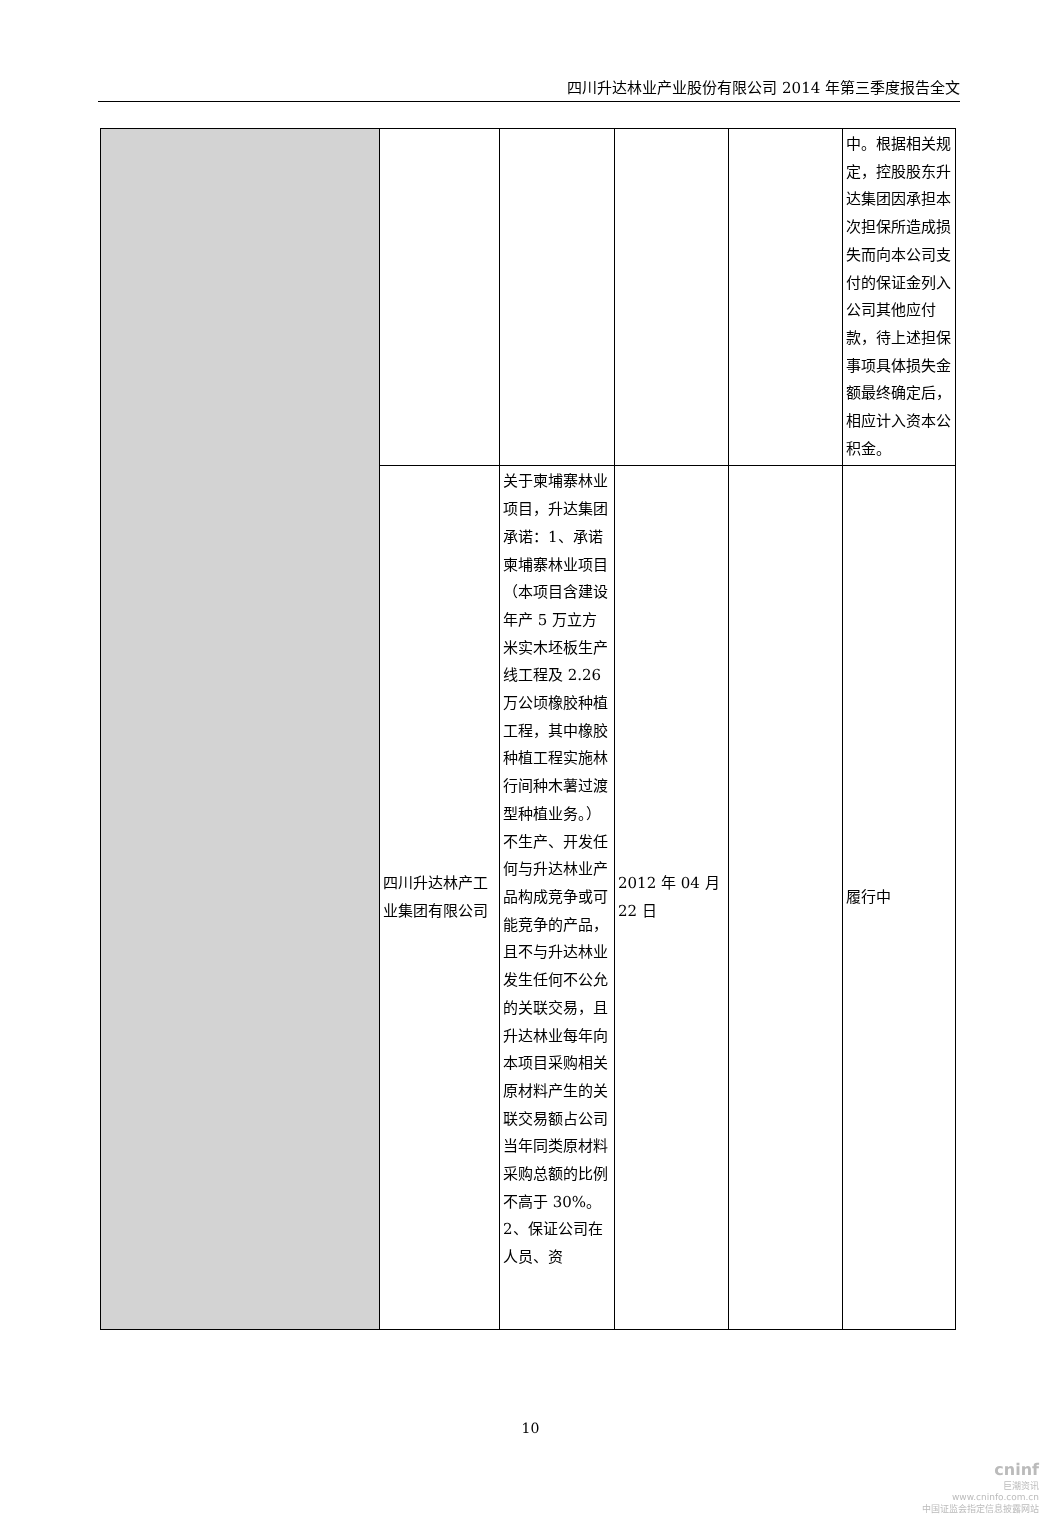四川升达林业产业股份有限公司 2014 年第三季度报告全文
| | | | | | 中。根据相关规定，控股股东升达集团因承担本次担保所造成损失而向本公司支付的保证金列入公司其他应付款，待上述担保事项具体损失金额最终确定后，相应计入资本公积金。 |
| | 四川升达林产工业集团有限公司 | 关于柬埔寨林业项目，升达集团承诺：1、承诺柬埔寨林业项目（本项目含建设年产 5 万立方米实木坯板生产线工程及 2.26 万公顷橡胶种植工程，其中橡胶种植工程实施林行间种木薯过渡型种植业务。）不生产、开发任何与升达林业产品构成竞争或可能竞争的产品，且不与升达林业发生任何不公允的关联交易，且升达林业每年向本项目采购相关原材料产生的关联交易额占公司当年同类原材料采购总额的比例不高于 30%。2、保证公司在人员、资 | 2012 年 04 月 22 日 | | 履行中 |
10
cninf
巨潮资讯
www.cninfo.com.cn
中国证监会指定信息披露网站